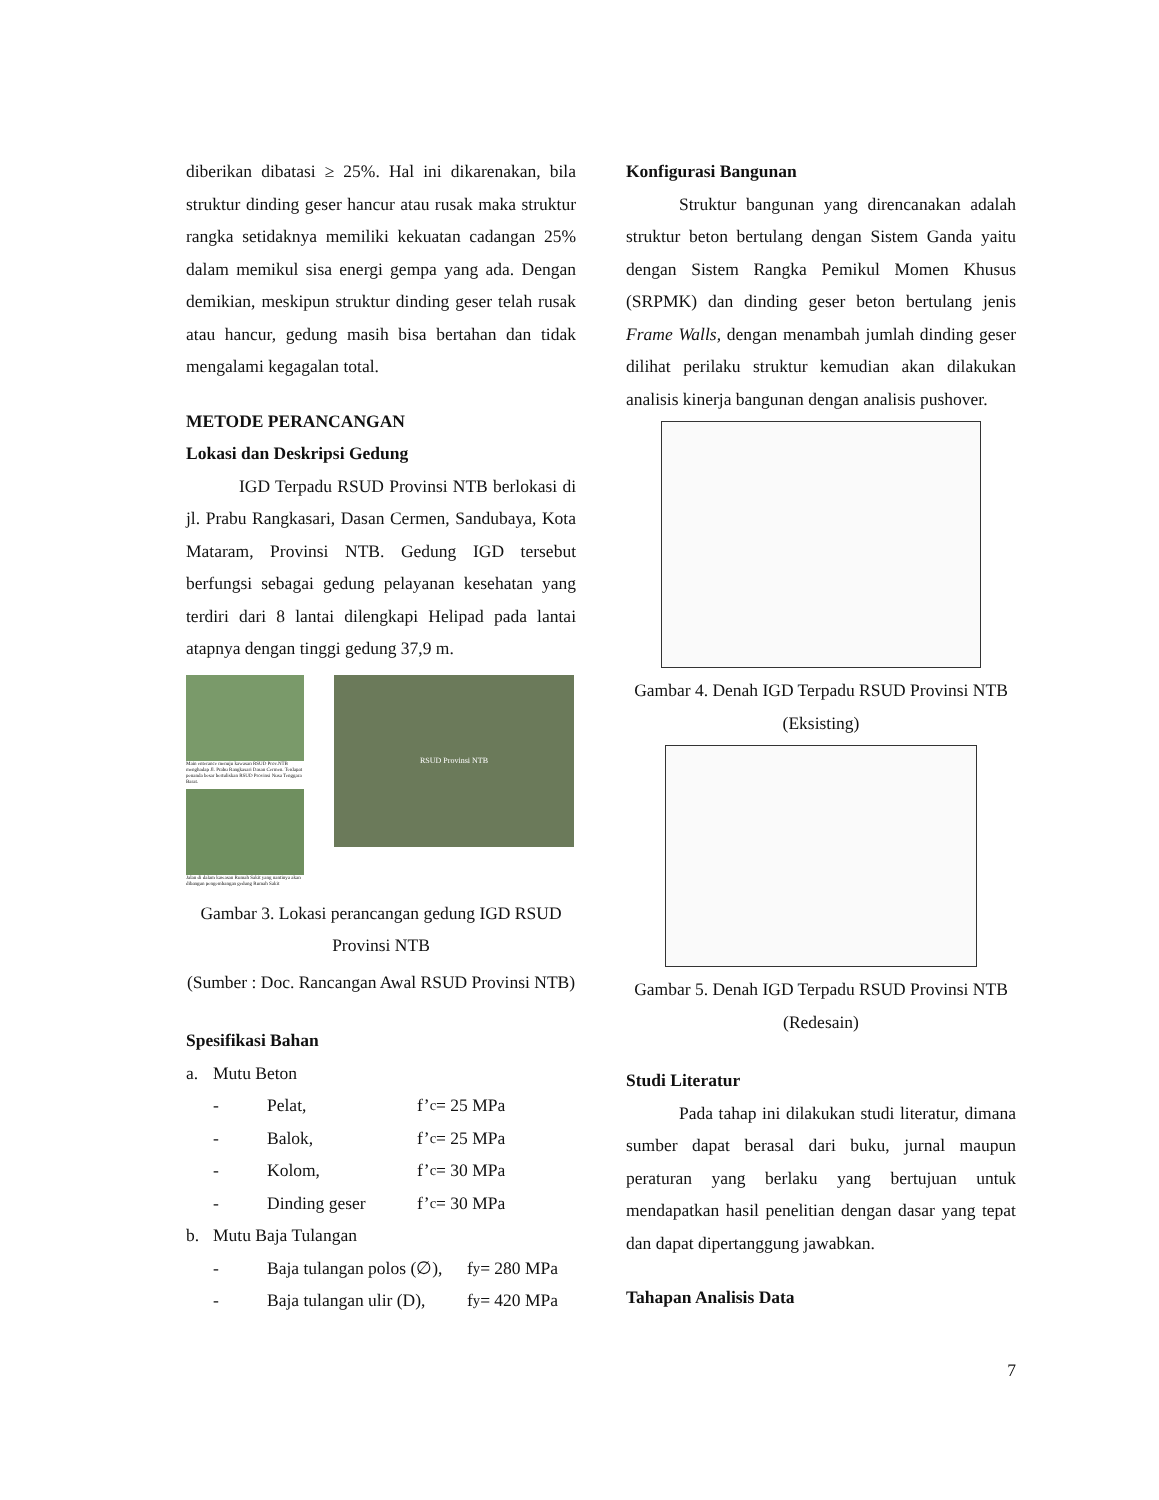diberikan dibatasi ≥ 25%. Hal ini dikarenakan, bila struktur dinding geser hancur atau rusak maka struktur rangka setidaknya memiliki kekuatan cadangan 25% dalam memikul sisa energi gempa yang ada. Dengan demikian, meskipun struktur dinding geser telah rusak atau hancur, gedung masih bisa bertahan dan tidak mengalami kegagalan total.
METODE PERANCANGAN
Lokasi dan Deskripsi Gedung
IGD Terpadu RSUD Provinsi NTB berlokasi di jl. Prabu Rangkasari, Dasan Cermen, Sandubaya, Kota Mataram, Provinsi NTB. Gedung IGD tersebut berfungsi sebagai gedung pelayanan kesehatan yang terdiri dari 8 lantai dilengkapi Helipad pada lantai atapnya dengan tinggi gedung 37,9 m.
Main enterance menuju kawasan RSUD Prov.NTB menghadap Jl. Prabu Rangkasari Dasan Cermen. Terdapat penanda besar bertuliskan RSUD Provinsi Nusa Tenggara Barat.
Jalan di dalam kawasan Rumah Sakit yang nantinya akan dibangun pengembangan gedung Rumah Sakit
RSUD Provinsi NTB
Gambar 3. Lokasi perancangan gedung IGD RSUD Provinsi NTB
(Sumber : Doc. Rancangan Awal RSUD Provinsi NTB)
Spesifikasi Bahan
a. Mutu Beton
- Pelat, f’<sub>c</sub> = 25 MPa
- Balok, f’<sub>c</sub> = 25 MPa
- Kolom, f’<sub>c</sub> = 30 MPa
- Dinding geser f’<sub>c</sub> = 30 MPa
b. Mutu Baja Tulangan
- Baja tulangan polos (∅), f<sub>y</sub> = 280 MPa
- Baja tulangan ulir (D), f<sub>y</sub> = 420 MPa
Konfigurasi Bangunan
Struktur bangunan yang direncanakan adalah struktur beton bertulang dengan Sistem Ganda yaitu dengan Sistem Rangka Pemikul Momen Khusus (SRPMK) dan dinding geser beton bertulang jenis Frame Walls, dengan menambah jumlah dinding geser dilihat perilaku struktur kemudian akan dilakukan analisis kinerja bangunan dengan analisis pushover.
Gambar 4. Denah IGD Terpadu RSUD Provinsi NTB (Eksisting)
Gambar 5. Denah IGD Terpadu RSUD Provinsi NTB (Redesain)
Studi Literatur
Pada tahap ini dilakukan studi literatur, dimana sumber dapat berasal dari buku, jurnal maupun peraturan yang berlaku yang bertujuan untuk mendapatkan hasil penelitian dengan dasar yang tepat dan dapat dipertanggung jawabkan.
Tahapan Analisis Data
7